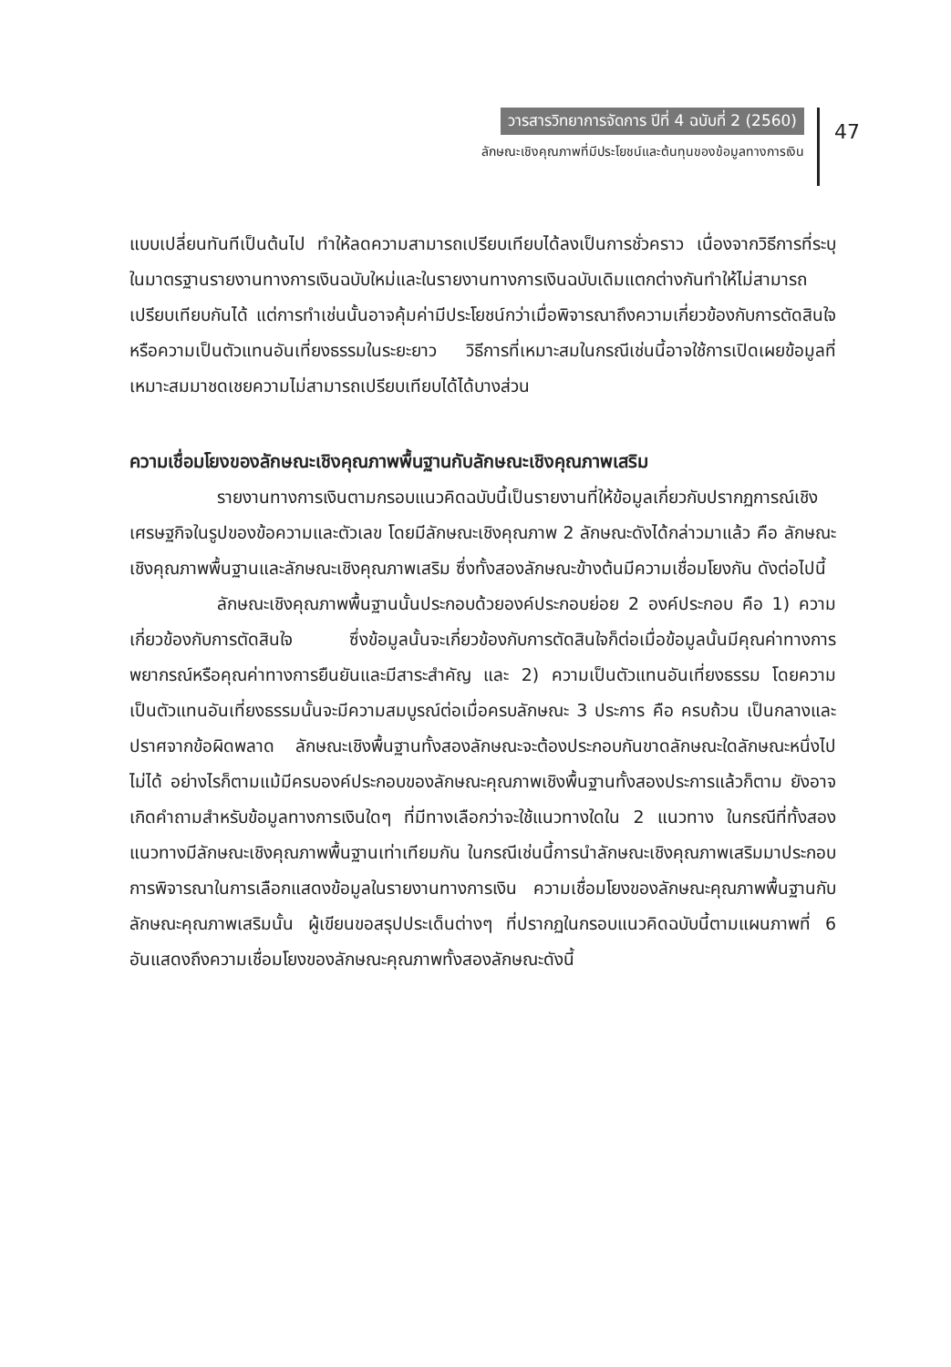วารสารวิทยาการจัดการ ปีที่ 4 ฉบับที่ 2 (2560)
ลักษณะเชิงคุณภาพที่มีประโยชน์และต้นทุนของข้อมูลทางการเงิน
47
แบบเปลี่ยนทันทีเป็นต้นไป ทำให้ลดความสามารถเปรียบเทียบได้ลงเป็นการชั่วคราว เนื่องจากวิธีการที่ระบุในมาตรฐานรายงานทางการเงินฉบับใหม่และในรายงานทางการเงินฉบับเดิมแตกต่างกันทำให้ไม่สามารถเปรียบเทียบกันได้ แต่การทำเช่นนั้นอาจคุ้มค่ามีประโยชน์กว่าเมื่อพิจารณาถึงความเกี่ยวข้องกับการตัดสินใจหรือความเป็นตัวแทนอันเที่ยงธรรมในระยะยาว วิธีการที่เหมาะสมในกรณีเช่นนี้อาจใช้การเปิดเผยข้อมูลที่เหมาะสมมาชดเชยความไม่สามารถเปรียบเทียบได้ได้บางส่วน
ความเชื่อมโยงของลักษณะเชิงคุณภาพพื้นฐานกับลักษณะเชิงคุณภาพเสริม
รายงานทางการเงินตามกรอบแนวคิดฉบับนี้เป็นรายงานที่ให้ข้อมูลเกี่ยวกับปรากฏการณ์เชิงเศรษฐกิจในรูปของข้อความและตัวเลข โดยมีลักษณะเชิงคุณภาพ 2 ลักษณะดังได้กล่าวมาแล้ว คือ ลักษณะเชิงคุณภาพพื้นฐานและลักษณะเชิงคุณภาพเสริม ซึ่งทั้งสองลักษณะข้างต้นมีความเชื่อมโยงกัน ดังต่อไปนี้
ลักษณะเชิงคุณภาพพื้นฐานนั้นประกอบด้วยองค์ประกอบย่อย 2 องค์ประกอบ คือ 1) ความเกี่ยวข้องกับการตัดสินใจ ซึ่งข้อมูลนั้นจะเกี่ยวข้องกับการตัดสินใจก็ต่อเมื่อข้อมูลนั้นมีคุณค่าทางการพยากรณ์หรือคุณค่าทางการยืนยันและมีสาระสำคัญ และ 2) ความเป็นตัวแทนอันเที่ยงธรรม โดยความเป็นตัวแทนอันเที่ยงธรรมนั้นจะมีความสมบูรณ์ต่อเมื่อครบลักษณะ 3 ประการ คือ ครบถ้วน เป็นกลางและปราศจากข้อผิดพลาด ลักษณะเชิงพื้นฐานทั้งสองลักษณะจะต้องประกอบกันขาดลักษณะใดลักษณะหนึ่งไปไม่ได้ อย่างไรก็ตามแม้มีครบองค์ประกอบของลักษณะคุณภาพเชิงพื้นฐานทั้งสองประการแล้วก็ตาม ยังอาจเกิดคำถามสำหรับข้อมูลทางการเงินใดๆ ที่มีทางเลือกว่าจะใช้แนวทางใดใน 2 แนวทาง ในกรณีที่ทั้งสองแนวทางมีลักษณะเชิงคุณภาพพื้นฐานเท่าเทียมกัน ในกรณีเช่นนี้การนำลักษณะเชิงคุณภาพเสริมมาประกอบการพิจารณาในการเลือกแสดงข้อมูลในรายงานทางการเงิน ความเชื่อมโยงของลักษณะคุณภาพพื้นฐานกับลักษณะคุณภาพเสริมนั้น ผู้เขียนขอสรุปประเด็นต่างๆ ที่ปรากฏในกรอบแนวคิดฉบับนี้ตามแผนภาพที่ 6 อันแสดงถึงความเชื่อมโยงของลักษณะคุณภาพทั้งสองลักษณะดังนี้